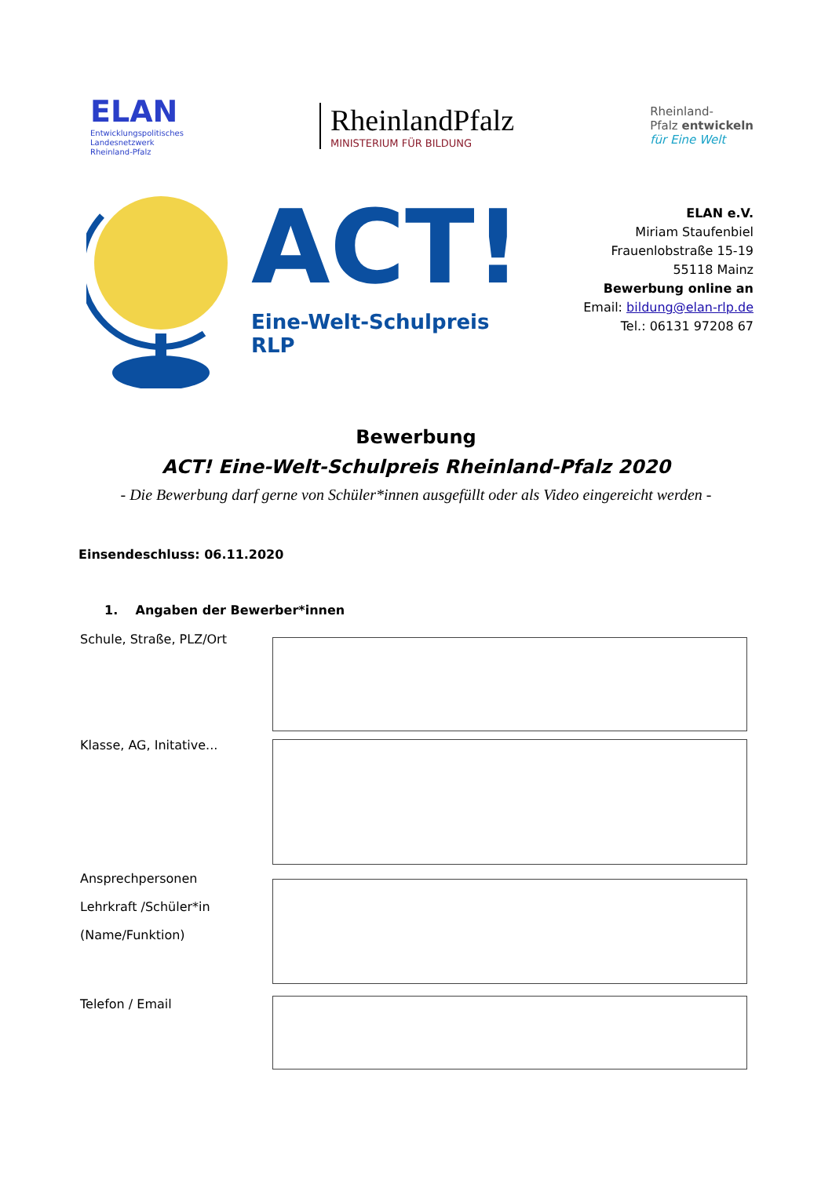ELAN
Entwicklungspolitisches
Landesnetzwerk
Rheinland-Pfalz
RheinlandPfalz
MINISTERIUM FÜR BILDUNG
Rheinland-
Pfalz entwickeln
für Eine Welt
ACT!
Eine-Welt-Schulpreis RLP
ELAN e.V.
Miriam Staufenbiel
Frauenlobstraße 15-19
55118 Mainz
Bewerbung online an
Email: bildung@elan-rlp.de
Tel.: 06131 97208 67
Bewerbung
ACT! Eine-Welt-Schulpreis Rheinland-Pfalz 2020
- Die Bewerbung darf gerne von Schüler*innen ausgefüllt oder als Video eingereicht werden -
Einsendeschluss: 06.11.2020
1. Angaben der Bewerber*innen
Schule, Straße, PLZ/Ort
Klasse, AG, Initative...
Ansprechpersonen
Lehrkraft /Schüler*in
(Name/Funktion)
Telefon / Email